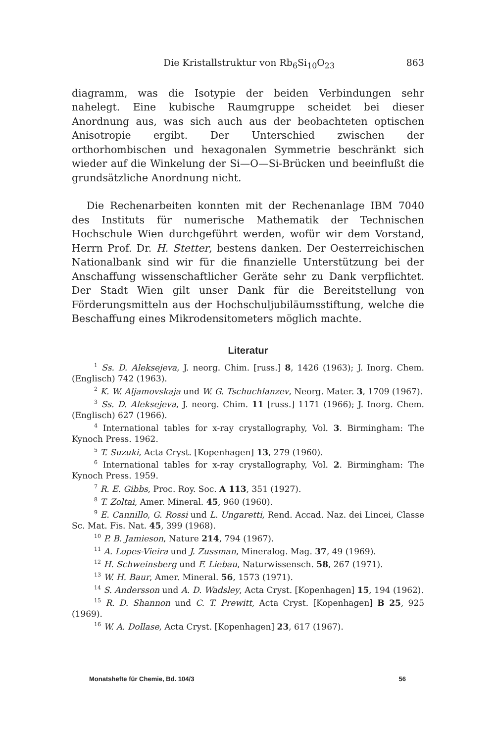Die Kristallstruktur von Rb<sub>6</sub>Si<sub>10</sub>O<sub>23</sub> 863
diagramm, was die Isotypie der beiden Verbindungen sehr nahelegt. Eine kubische Raumgruppe scheidet bei dieser Anordnung aus, was sich auch aus der beobachteten optischen Anisotropie ergibt. Der Unterschied zwischen der orthorhombischen und hexagonalen Symmetrie beschränkt sich wieder auf die Winkelung der Si—O—Si-Brücken und beeinflußt die grundsätzliche Anordnung nicht.
Die Rechenarbeiten konnten mit der Rechenanlage IBM 7040 des Instituts für numerische Mathematik der Technischen Hochschule Wien durchgeführt werden, wofür wir dem Vorstand, Herrn Prof. Dr. H. Stetter, bestens danken. Der Oesterreichischen Nationalbank sind wir für die finanzielle Unterstützung bei der Anschaffung wissenschaftlicher Geräte sehr zu Dank verpflichtet. Der Stadt Wien gilt unser Dank für die Bereitstellung von Förderungsmitteln aus der Hochschuljubiläumsstiftung, welche die Beschaffung eines Mikrodensitometers möglich machte.
Literatur
<sup>1</sup> Ss. D. Aleksejeva, J. neorg. Chim. [russ.] 8, 1426 (1963); J. Inorg. Chem. (Englisch) 742 (1963).
<sup>2</sup> K. W. Aljamovskaja und W. G. Tschuchlanzev, Neorg. Mater. 3, 1709 (1967).
<sup>3</sup> Ss. D. Aleksejeva, J. neorg. Chim. 11 [russ.] 1171 (1966); J. Inorg. Chem. (Englisch) 627 (1966).
<sup>4</sup> International tables for x-ray crystallography, Vol. 3. Birmingham: The Kynoch Press. 1962.
<sup>5</sup> T. Suzuki, Acta Cryst. [Kopenhagen] 13, 279 (1960).
<sup>6</sup> International tables for x-ray crystallography, Vol. 2. Birmingham: The Kynoch Press. 1959.
<sup>7</sup> R. E. Gibbs, Proc. Roy. Soc. A 113, 351 (1927).
<sup>8</sup> T. Zoltai, Amer. Mineral. 45, 960 (1960).
<sup>9</sup> E. Cannillo, G. Rossi und L. Ungaretti, Rend. Accad. Naz. dei Lincei, Classe Sc. Mat. Fis. Nat. 45, 399 (1968).
<sup>10</sup> P. B. Jamieson, Nature 214, 794 (1967).
<sup>11</sup> A. Lopes-Vieira und J. Zussman, Mineralog. Mag. 37, 49 (1969).
<sup>12</sup> H. Schweinsberg und F. Liebau, Naturwissensch. 58, 267 (1971).
<sup>13</sup> W. H. Baur, Amer. Mineral. 56, 1573 (1971).
<sup>14</sup> S. Andersson und A. D. Wadsley, Acta Cryst. [Kopenhagen] 15, 194 (1962).
<sup>15</sup> R. D. Shannon und C. T. Prewitt, Acta Cryst. [Kopenhagen] B 25, 925 (1969).
<sup>16</sup> W. A. Dollase, Acta Cryst. [Kopenhagen] 23, 617 (1967).
Monatshefte für Chemie, Bd. 104/3 56